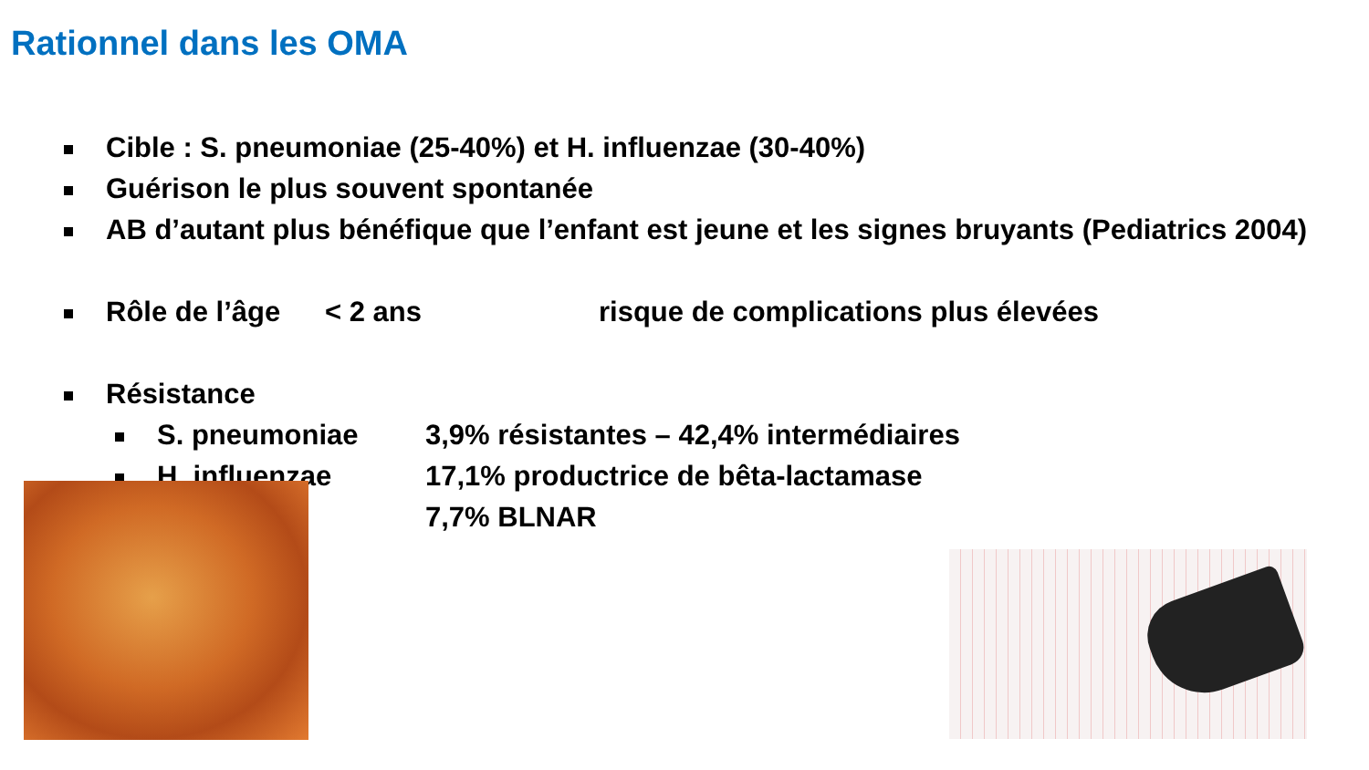Rationnel dans les OMA
Cible : S. pneumoniae (25-40%) et H. influenzae (30-40%)
Guérison le plus souvent spontanée
AB d’autant plus bénéfique que l’enfant est jeune et les signes bruyants (Pediatrics 2004)
Rôle de l’âge < 2 ans risque de complications plus élevées
Résistance
S. pneumoniae 3,9% résistantes – 42,4% intermédiaires
H. influenzae 17,1% productrice de bêta-lactamase
7,7% BLNAR